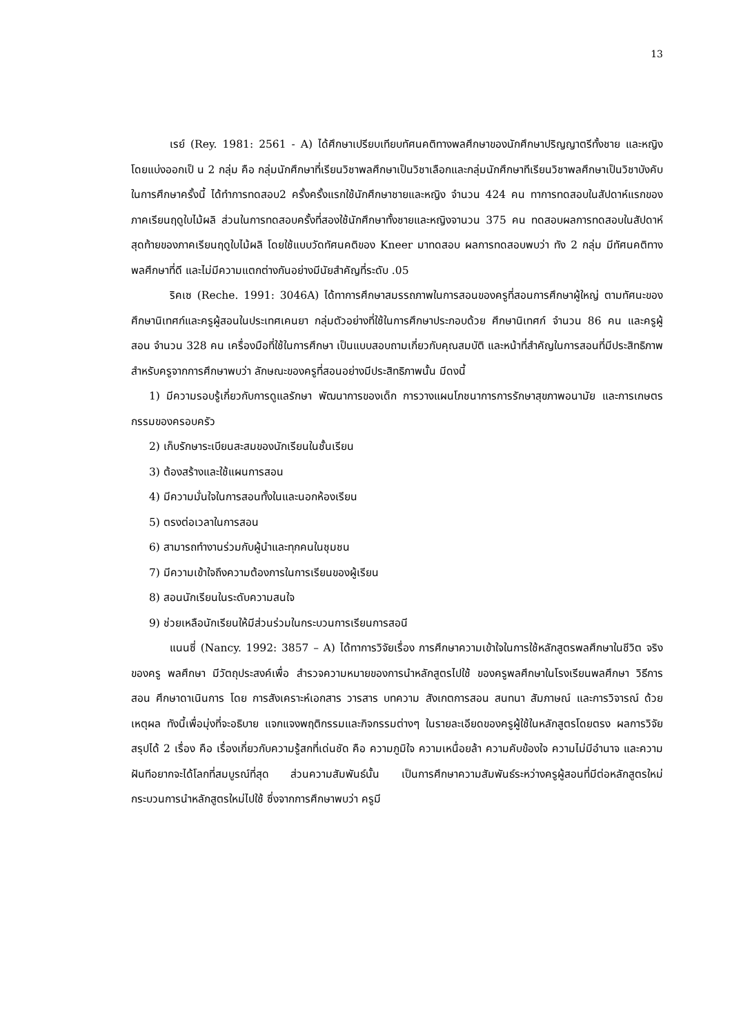13
เรย์ (Rey. 1981: 2561 - A) ได้ศึกษาเปรียบเทียบทัศนคติทางพลศึกษาของนักศึกษาปริญญาตรีทั้งชาย และหญิง โดยแบ่งออกเป็ น 2 กลุ่ม คือ กลุ่มนักศึกษาที่เรียนวิชาพลศึกษาเป็นวิชาเลือกและกลุ่มนักศึกษาทีเรียนวิชาพลศึกษาเป็นวิชาบังคับในการศึกษาครั้งนี้ ได้ทำการทดสอบ2 ครั้งครั้งแรกใช้นักศึกษาชายและหญิง จำนวน 424 คน ทาการทดสอบในสัปดาห์แรกของภาคเรียนฤดูใบไม้ผลิ ส่วนในการทดสอบครั้งที่สองใช้นักศึกษาทั้งชายและหญิงจานวน 375 คน ทดสอบผลการทดสอบในสัปดาห์สุดท้ายของภาคเรียนฤดูใบไม้ผลิ โดยใช้แบบวัดทัศนคติของ Kneer มาทดสอบ ผลการทดสอบพบว่า ทัง 2 กลุ่ม มีทัศนคติทางพลศึกษาที่ดี และไม่มีความแตกต่างกันอย่างมีนัยสำคัญที่ระดับ .05
ริคเซ (Reche. 1991: 3046A) ได้ทาการศึกษาสมรรถภาพในการสอนของครูที่สอนการศึกษาผู้ใหญ่ ตามทัศนะของศึกษานิเทศก์และครูผู้สอนในประเทศเคนยา กลุ่มตัวอย่างที่ใช้ในการศึกษาประกอบด้วย ศึกษานิเทศก์ จำนวน 86 คน และครูผู้สอน จำนวน 328 คน เครื่องมือที่ใช้ในการศึกษา เป็นแบบสอบถามเกี่ยวกับคุณสมบัติ และหน้าที่สำคัญในการสอนที่มีประสิทธิภาพสำหรับครูจากการศึกษาพบว่า ลักษณะของครูที่สอนอย่างมีประสิทธิภาพนั้น มีดงนี้
1) มีความรอบรู้เกี่ยวกับการดูแลรักษา พัฒนาการของเด็ก การวางแผนโภชนาการการรักษาสุขภาพอนามัย และการเกษตรกรรมของครอบครัว
2) เก็บรักษาระเบียนสะสมของนักเรียนในชั้นเรียน
3) ต้องสร้างและใช้แผนการสอน
4) มีความมั่นใจในการสอนทั้งในและนอกห้องเรียน
5) ตรงต่อเวลาในการสอน
6) สามารถทำงานร่วมกับผู้นำและทุกคนในชุมชน
7) มีความเข้าใจถึงความต้องการในการเรียนของผู้เรียน
8) สอนนักเรียนในระดับความสนใจ
9) ช่วยเหลือนักเรียนให้มีส่วนร่วมในกระบวนการเรียนการสอนี
แนนซี่ (Nancy. 1992: 3857 – A) ได้ทาการวิจัยเรื่อง การศึกษาความเข้าใจในการใช้หลักสูตรพลศึกษาในชีวิต จริงของครู พลศึกษา มีวัตถุประสงค์เพื่อ สำรวจความหมายของการนำหลักสูตรไปใช้ ของครูพลศึกษาในโรงเรียนพลศึกษา วิธีการสอน ศึกษาดาเนินการ โดย การสังเคราะห์เอกสาร วารสาร บทความ สังเกตการสอน สนทนา สัมภาษณ์ และการวิจารณ์ ด้วย เหตุผล ทังนี้เพื่อมุ่งที่จะอธิบาย แจกแจงพฤติกรรมและกิจกรรมต่างๆ ในรายละเอียดของครูผู้ใช้ในหลักสูตรโดยตรง ผลการวิจัยสรุปได้ 2 เรื่อง คือ เรื่องเกี่ยวกับความรู้สกที่เด่นชัด คือ ความภูมิใจ ความเหนื่อยล้า ความคับข้องใจ ความไม่มีอำนาจ และความฝันทีอยากจะได้โลกที่สมบูรณ์ที่สุด ส่วนความสัมพันธ์นั้น เป็นการศึกษาความสัมพันธ์ระหว่างครูผู้สอนที่มีต่อหลักสูตรใหม่ กระบวนการนำหลักสูตรใหม่ไปใช้ ซึ่งจากการศึกษาพบว่า ครูมี